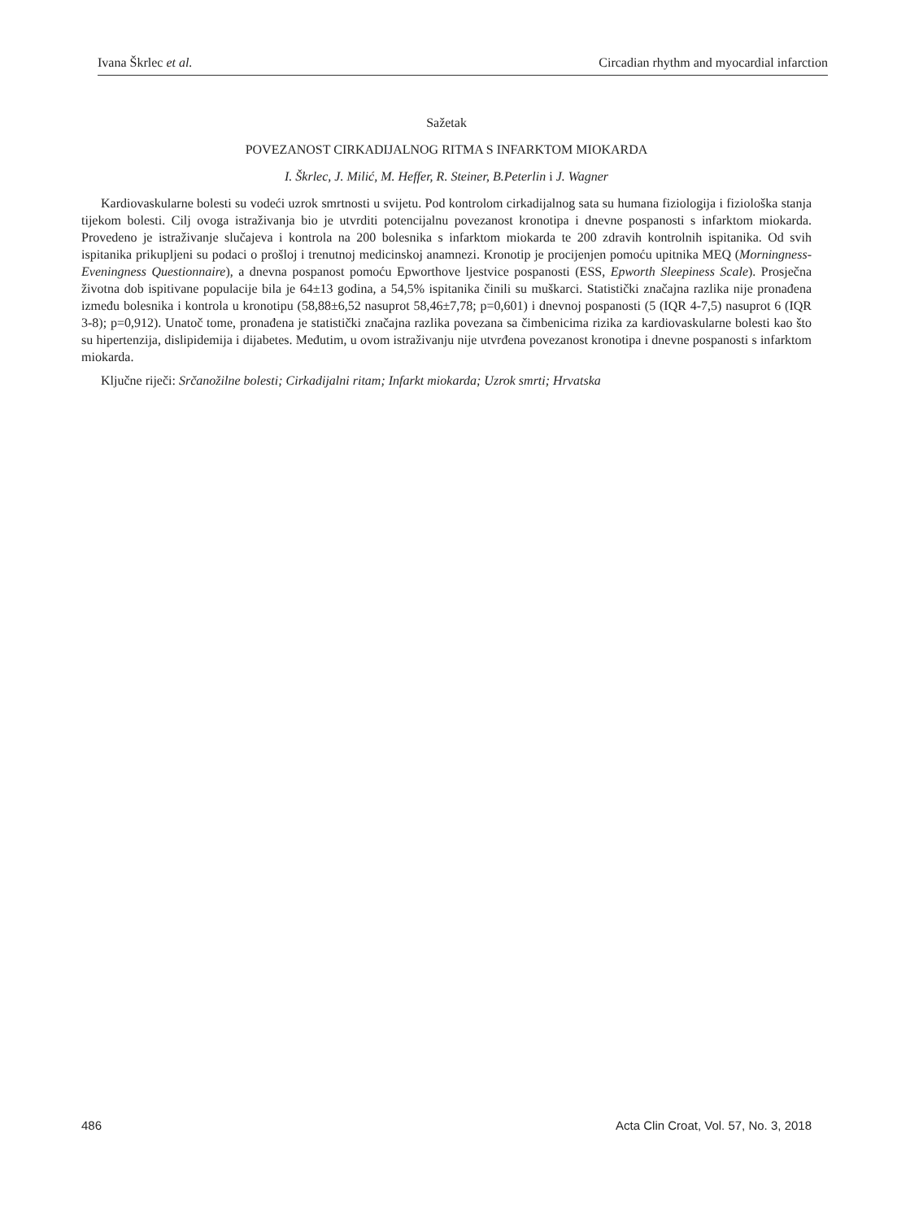Ivana Škrlec et al. Circadian rhythm and myocardial infarction
Sažetak
POVEZANOST CIRKADIJALNOG RITMA S INFARKTOM MIOKARDA
I. Škrlec, J. Milić, M. Heffer, R. Steiner, B.Peterlin i J. Wagner
Kardiovaskularne bolesti su vodeći uzrok smrtnosti u svijetu. Pod kontrolom cirkadijalnog sata su humana fiziologija i fiziološka stanja tijekom bolesti. Cilj ovoga istraživanja bio je utvrditi potencijalnu povezanost kronotipa i dnevne pospanosti s infarktom miokarda. Provedeno je istraživanje slučajeva i kontrola na 200 bolesnika s infarktom miokarda te 200 zdravih kontrolnih ispitanika. Od svih ispitanika prikupljeni su podaci o prošloj i trenutnoj medicinskoj anamnezi. Kronotip je procijenjen pomoću upitnika MEQ (Morningness-Eveningness Questionnaire), a dnevna pospanost pomoću Epworthove ljestvice pospanosti (ESS, Epworth Sleepiness Scale). Prosječna životna dob ispitivane populacije bila je 64±13 godina, a 54,5% ispitanika činili su muškarci. Statistički značajna razlika nije pronađena između bolesnika i kontrola u kronotipu (58,88±6,52 nasuprot 58,46±7,78; p=0,601) i dnevnoj pospanosti (5 (IQR 4-7,5) nasuprot 6 (IQR 3-8); p=0,912). Unatoč tome, pronađena je statistički značajna razlika povezana sa čimbenicima rizika za kardiovaskularne bolesti kao što su hipertenzija, dislipidemija i dijabetes. Međutim, u ovom istraživanju nije utvrđena povezanost kronotipa i dnevne pospanosti s infarktom miokarda.
Ključne riječi: Srčanožilne bolesti; Cirkadijalni ritam; Infarkt miokarda; Uzrok smrti; Hrvatska
486 Acta Clin Croat, Vol. 57, No. 3, 2018